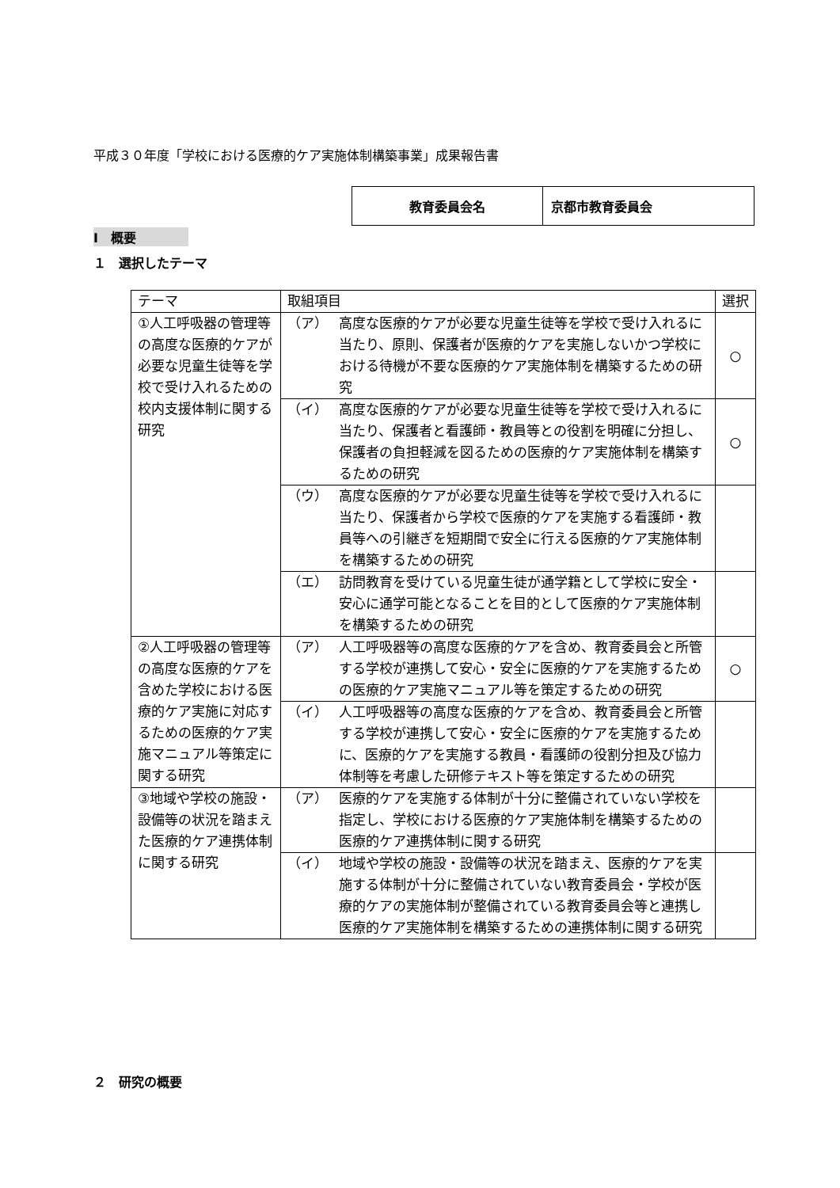平成３０年度「学校における医療的ケア実施体制構築事業」成果報告書
| 教育委員会名 | 京都市教育委員会 |
Ⅰ　概要
１　選択したテーマ
| テーマ | 取組項目 | 選択 |
| ①人工呼吸器の管理等の高度な医療的ケアが必要な児童生徒等を学校で受け入れるための校内支援体制に関する研究 | （ア） 高度な医療的ケアが必要な児童生徒等を学校で受け入れるに当たり、原則、保護者が医療的ケアを実施しないかつ学校における待機が不要な医療的ケア実施体制を構築するための研究 | ○ |
| | （イ） 高度な医療的ケアが必要な児童生徒等を学校で受け入れるに当たり、保護者と看護師・教員等との役割を明確に分担し、保護者の負担軽減を図るための医療的ケア実施体制を構築するための研究 | ○ |
| | （ウ） 高度な医療的ケアが必要な児童生徒等を学校で受け入れるに当たり、保護者から学校で医療的ケアを実施する看護師・教員等への引継ぎを短期間で安全に行える医療的ケア実施体制を構築するための研究 | |
| | （エ） 訪問教育を受けている児童生徒が通学籍として学校に安全・安心に通学可能となることを目的として医療的ケア実施体制を構築するための研究 | |
| ②人工呼吸器の管理等の高度な医療的ケアを含めた学校における医療的ケア実施に対応するための医療的ケア実施マニュアル等策定に関する研究 | （ア） 人工呼吸器等の高度な医療的ケアを含め、教育委員会と所管する学校が連携して安心・安全に医療的ケアを実施するための医療的ケア実施マニュアル等を策定するための研究 | ○ |
| | （イ） 人工呼吸器等の高度な医療的ケアを含め、教育委員会と所管する学校が連携して安心・安全に医療的ケアを実施するために、医療的ケアを実施する教員・看護師の役割分担及び協力体制等を考慮した研修テキスト等を策定するための研究 | |
| ③地域や学校の施設・設備等の状況を踏まえた医療的ケア連携体制に関する研究 | （ア） 医療的ケアを実施する体制が十分に整備されていない学校を指定し、学校における医療的ケア実施体制を構築するための医療的ケア連携体制に関する研究 | |
| | （イ） 地域や学校の施設・設備等の状況を踏まえ、医療的ケアを実施する体制が十分に整備されていない教育委員会・学校が医療的ケアの実施体制が整備されている教育委員会等と連携し医療的ケア実施体制を構築するための連携体制に関する研究 | |
２　研究の概要